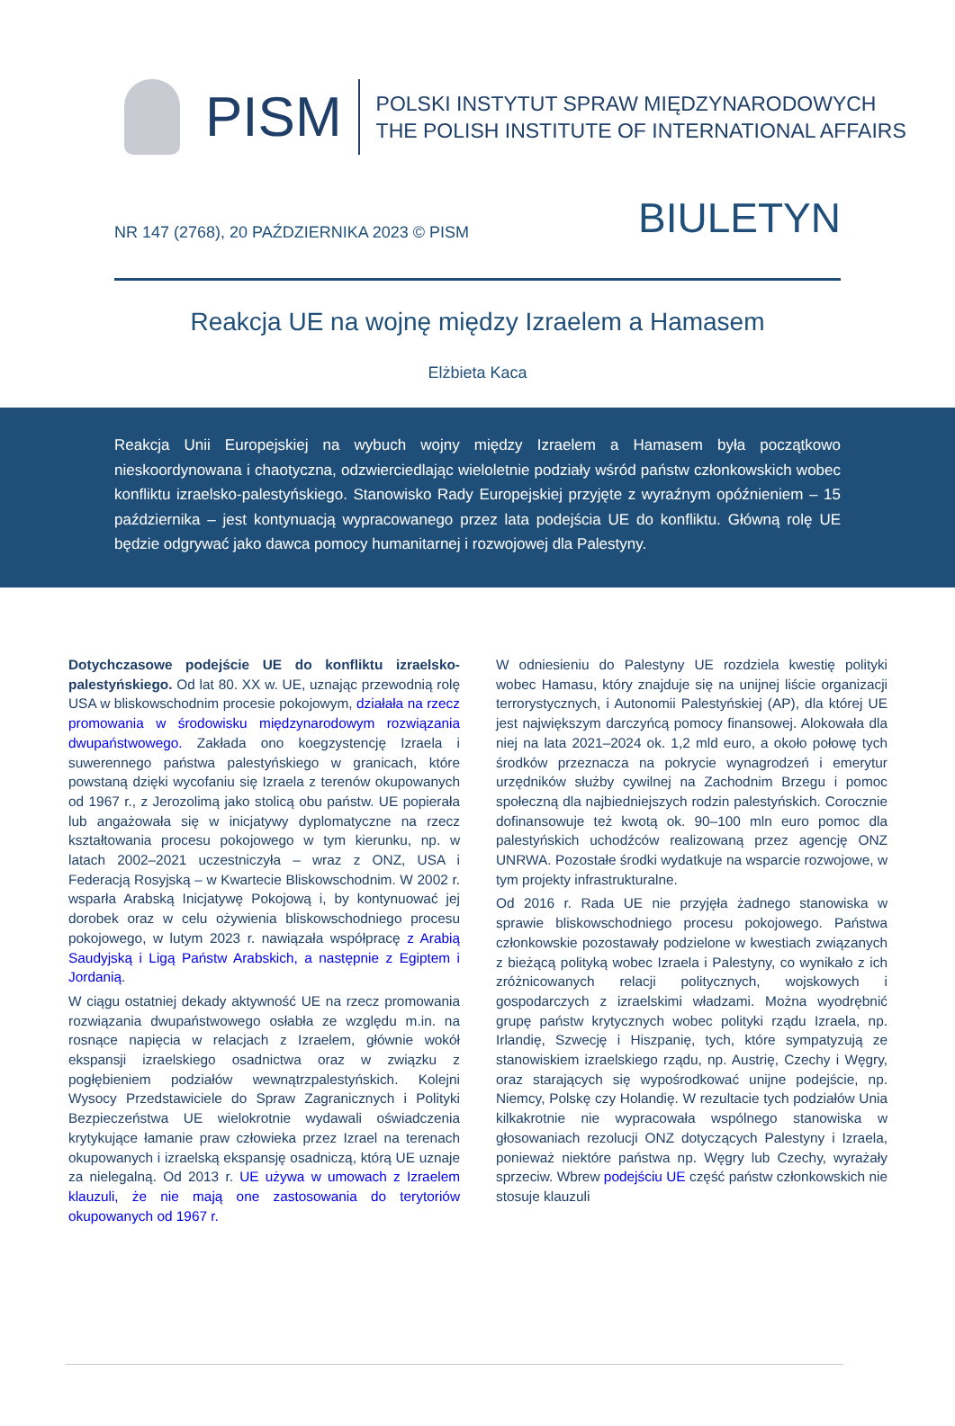PISM
POLSKI INSTYTUT SPRAW MIĘDZYNARODOWYCH
THE POLISH INSTITUTE OF INTERNATIONAL AFFAIRS
NR 147 (2768), 20 PAŹDZIERNIKA 2023 © PISM
BIULETYN
Reakcja UE na wojnę między Izraelem a Hamasem
Elżbieta Kaca
Reakcja Unii Europejskiej na wybuch wojny między Izraelem a Hamasem była początkowo nieskoordynowana i chaotyczna, odzwierciedlając wieloletnie podziały wśród państw członkowskich wobec konfliktu izraelsko-palestyńskiego. Stanowisko Rady Europejskiej przyjęte z wyraźnym opóźnieniem – 15 października – jest kontynuacją wypracowanego przez lata podejścia UE do konfliktu. Główną rolę UE będzie odgrywać jako dawca pomocy humanitarnej i rozwojowej dla Palestyny.
Dotychczasowe podejście UE do konfliktu izraelsko-palestyńskiego. Od lat 80. XX w. UE, uznając przewodnią rolę USA w bliskowschodnim procesie pokojowym, działała na rzecz promowania w środowisku międzynarodowym rozwiązania dwupaństwowego. Zakłada ono koegzystencję Izraela i suwerennego państwa palestyńskiego w granicach, które powstaną dzięki wycofaniu się Izraela z terenów okupowanych od 1967 r., z Jerozolimą jako stolicą obu państw. UE popierała lub angażowała się w inicjatywy dyplomatyczne na rzecz kształtowania procesu pokojowego w tym kierunku, np. w latach 2002–2021 uczestniczyła – wraz z ONZ, USA i Federacją Rosyjską – w Kwartecie Bliskowschodnim. W 2002 r. wsparła Arabską Inicjatywę Pokojową i, by kontynuować jej dorobek oraz w celu ożywienia bliskowschodniego procesu pokojowego, w lutym 2023 r. nawiązała współpracę z Arabią Saudyjską i Ligą Państw Arabskich, a następnie z Egiptem i Jordanią.
W ciągu ostatniej dekady aktywność UE na rzecz promowania rozwiązania dwupaństwowego osłabła ze względu m.in. na rosnące napięcia w relacjach z Izraelem, głównie wokół ekspansji izraelskiego osadnictwa oraz w związku z pogłębieniem podziałów wewnątrzpalestyńskich. Kolejni Wysocy Przedstawiciele do Spraw Zagranicznych i Polityki Bezpieczeństwa UE wielokrotnie wydawali oświadczenia krytykujące łamanie praw człowieka przez Izrael na terenach okupowanych i izraelską ekspansję osadniczą, którą UE uznaje za nielegalną. Od 2013 r. UE używa w umowach z Izraelem klauzuli, że nie mają one zastosowania do terytoriów okupowanych od 1967 r.
W odniesieniu do Palestyny UE rozdziela kwestię polityki wobec Hamasu, który znajduje się na unijnej liście organizacji terrorystycznych, i Autonomii Palestyńskiej (AP), dla której UE jest największym darczyńcą pomocy finansowej. Alokowała dla niej na lata 2021–2024 ok. 1,2 mld euro, a około połowę tych środków przeznacza na pokrycie wynagrodzeń i emerytur urzędników służby cywilnej na Zachodnim Brzegu i pomoc społeczną dla najbiedniejszych rodzin palestyńskich. Corocznie dofinansowuje też kwotą ok. 90–100 mln euro pomoc dla palestyńskich uchodźców realizowaną przez agencję ONZ UNRWA. Pozostałe środki wydatkuje na wsparcie rozwojowe, w tym projekty infrastrukturalne.
Od 2016 r. Rada UE nie przyjęła żadnego stanowiska w sprawie bliskowschodniego procesu pokojowego. Państwa członkowskie pozostawały podzielone w kwestiach związanych z bieżącą polityką wobec Izraela i Palestyny, co wynikało z ich zróżnicowanych relacji politycznych, wojskowych i gospodarczych z izraelskimi władzami. Można wyodrębnić grupę państw krytycznych wobec polityki rządu Izraela, np. Irlandię, Szwecję i Hiszpanię, tych, które sympatyzują ze stanowiskiem izraelskiego rządu, np. Austrię, Czechy i Węgry, oraz starających się wypośrodkować unijne podejście, np. Niemcy, Polskę czy Holandię. W rezultacie tych podziałów Unia kilkakrotnie nie wypracowała wspólnego stanowiska w głosowaniach rezolucji ONZ dotyczących Palestyny i Izraela, ponieważ niektóre państwa np. Węgry lub Czechy, wyrażały sprzeciw. Wbrew podejściu UE część państw członkowskich nie stosuje klauzuli